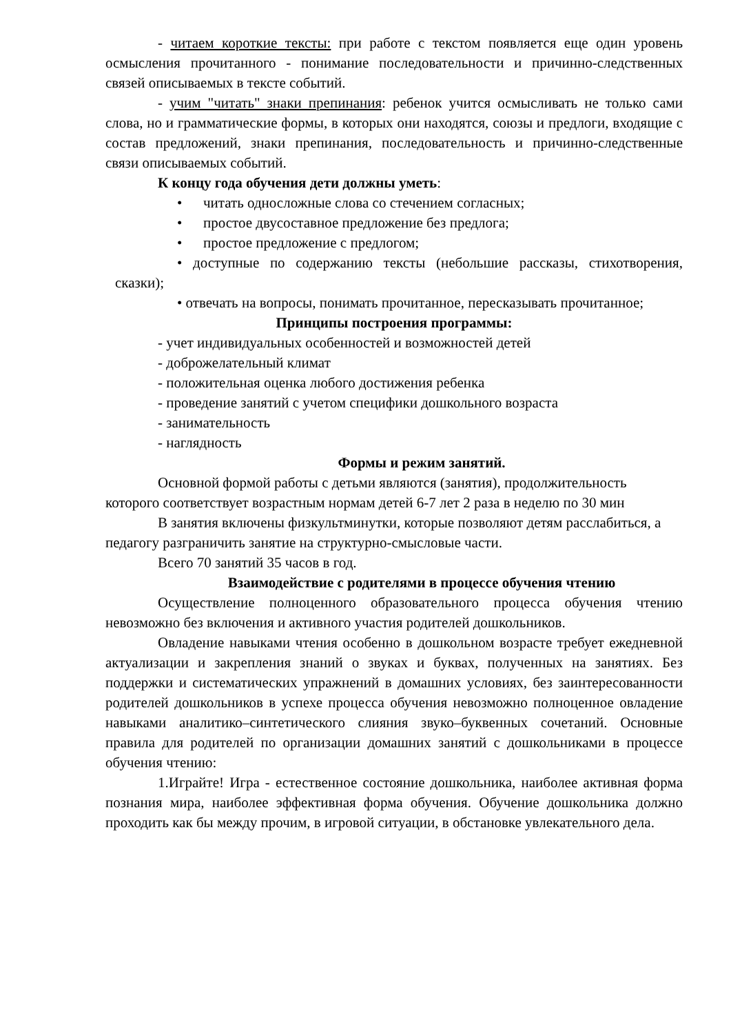- читаем короткие тексты: при работе с текстом появляется еще один уровень осмысления прочитанного - понимание последовательности и причинно-следственных связей описываемых в тексте событий.
- учим "читать" знаки препинания: ребенок учится осмысливать не только сами слова, но и грамматические формы, в которых они находятся, союзы и предлоги, входящие с состав предложений, знаки препинания, последовательность и причинно-следственные связи описываемых событий.
К концу года обучения дети должны уметь:
• читать односложные слова со стечением согласных;
• простое двусоставное предложение без предлога;
• простое предложение с предлогом;
• доступные по содержанию тексты (небольшие рассказы, стихотворения, сказки);
• отвечать на вопросы, понимать прочитанное, пересказывать прочитанное;
Принципы построения программы:
- учет индивидуальных особенностей и возможностей детей
- доброжелательный климат
- положительная оценка любого достижения ребенка
- проведение занятий с учетом специфики дошкольного возраста
- занимательность
- наглядность
Формы и режим занятий.
Основной формой работы с детьми являются (занятия), продолжительность которого соответствует возрастным нормам детей 6-7 лет 2 раза в неделю по 30 мин
В занятия включены физкультминутки, которые позволяют детям расслабиться, а педагогу разграничить занятие на структурно-смысловые части.
Всего 70 занятий 35 часов в год.
Взаимодействие с родителями в процессе обучения чтению
Осуществление полноценного образовательного процесса обучения чтению невозможно без включения и активного участия родителей дошкольников.
Овладение навыками чтения особенно в дошкольном возрасте требует ежедневной актуализации и закрепления знаний о звуках и буквах, полученных на занятиях. Без поддержки и систематических упражнений в домашних условиях, без заинтересованности родителей дошкольников в успехе процесса обучения невозможно полноценное овладение навыками аналитико–синтетического слияния звуко–буквенных сочетаний. Основные правила для родителей по организации домашних занятий с дошкольниками в процессе обучения чтению:
1.Играйте! Игра - естественное состояние дошкольника, наиболее активная форма познания мира, наиболее эффективная форма обучения. Обучение дошкольника должно проходить как бы между прочим, в игровой ситуации, в обстановке увлекательного дела.